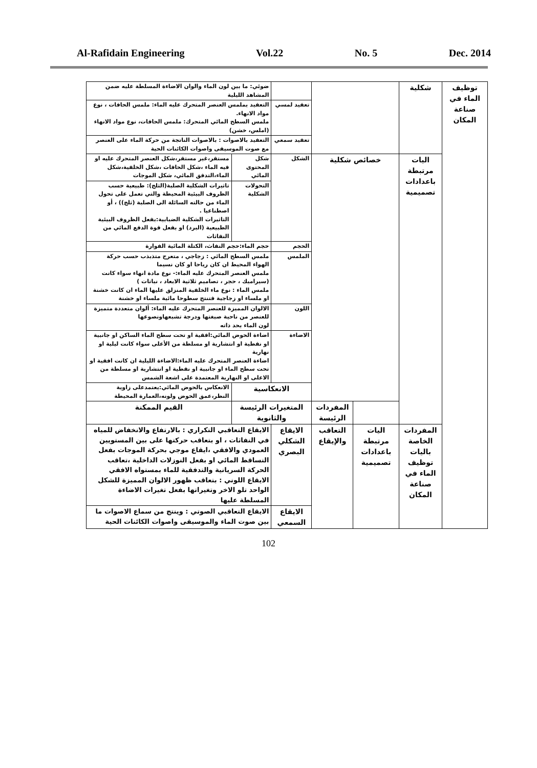Al-Rafidain Engineering Vol.22 No. 5 Dec. 2014
| توظيف الماء في صناعة المكان | شكلية | | | | ضوئي: ما بين لون الماء والوان الاضاءة المسلطة عليه ضمن المشاهد الليلية | |
| | | | | تعقيد لمسي | التعقيد بملمس العنصر المتحرك عليه الماء: ملمس الحافات ، نوع مواد الانهاء. ملمس السطح المائي المتحرك: ملمس الحافات، نوع مواد الانهاء (املس، خشن) | |
| | | | | تعقيد سمعي | التعقيد بالاصوات : بالاصوات الناتجة من حركة الماء على العنصر مع صوت الموسيقى واصوات الكائنات الحية | |
| | اليات مرتبطة باعدادات تصميمية | خصائص شكلية | | الشكل | شكل المحتوى المائي | مستقر،غير مستقر،شكل العنصر المتحرك عليه او فيه الماء ،شكل الحافات ،شكل الخلفية،شكل الماء،التدفق المائي، شكل الموجات |
| | | | | | التحولات الشكلية | تاثيرات الشكلية الصلبة(الثلج): طبيعية حسب الظروف البيئية المحيطة والتي تعمل على تحول الماء من حالته السائلة الى الصلبة (ثلج)) ، أو اصطناعيا . التاثيرات الشكلية الضبابية:بفعل الظروف البيئية الطبيعية (البرد) او بفعل قوة الدفع المائي من النفاثات |
| | | | | الحجم | حجم الماء:حجم النفاث، الكتلة المائية الفوارة | |
| | | | | الملمس | ملمس السطح المائي : زجاجي ، متعرج متذبذب حسب حركة الهواء المحيط ان كان رياحا او كان نسيما ملمس العنصر المتحرك عليه الماء:- نوع مادة انهاء سواء كانت (سيراميك ، حجر ، تصاميم ثلاثية الابعاد ، نباتات ) ملمس الماء : نوع ماء الخلفية المنزلق عليها الماء ان كانت خشنة او ملساء او زجاجية فتنتج سطوحا مائية ملساء او خشنة | |
| | | | | اللون | الالوان المميزة للعنصر المتحرك عليه الماء: ألوان متعددة متميزة للعنصر من ناحية صبغتها ودرجة تشبعهاونصوعها لون الماء بحد ذاته | |
| | | | | الاضاءة | اضاءة الحوض المائي:افقية او تحت سطح الماء الساكن او جانبية او نقطية او انتشارية او مسلطة من الأعلى سواء كانت ليلية او نهارية اضاءة العنصر المتحرك عليه الماء:الاضاءة الليلية ان كانت افقية او تحت سطح الماء او جانبية او نقطية او انتشارية او مسلطة من الاعلى او النهارية المعتمدة على اشعة الشمس | |
| | | | | الانعكاسية | | الانعكاس بالحوض المائي:يعتمدعلى زاوية النظر،عمق الحوض ولونه،العمارة المحيطة |
| | | | المفردات الرئيسة | المتغيرات الرئيسة والثانوية | | القيم الممكنة |
| | المفردات الخاصة باليات توظيف الماء في صناعة المكان | اليات مرتبطة باعدادات تصميمية | التعاقب والإيقاع | الايقاع الشكلي البصري | الايقاع التعاقبي التكراري : بالارتفاع والانخفاض للمياه في النفاثات ، او بتعاقب حركتها على بين المستويين العمودي والافقي ،ايقاع موجي بحركة الموجات بفعل التساقط المائي او بفعل النوزلات الداخلية ،تعاقب الحركة السريانية والتدفقية للماء بمستواه الافقي الايقاع اللوني : بتعاقب ظهور الالوان المميزة للشكل الواحد تلو الاخر وتغيراتها بفعل تغيرات الاضاءة المسلطة عليها | |
| | | | | الايقاع السمعي | الايقاع التعاقبي الصوتي : وينتج من سماع الاصوات ما بين صوت الماء والموسيقى واصوات الكائنات الحية | |
102